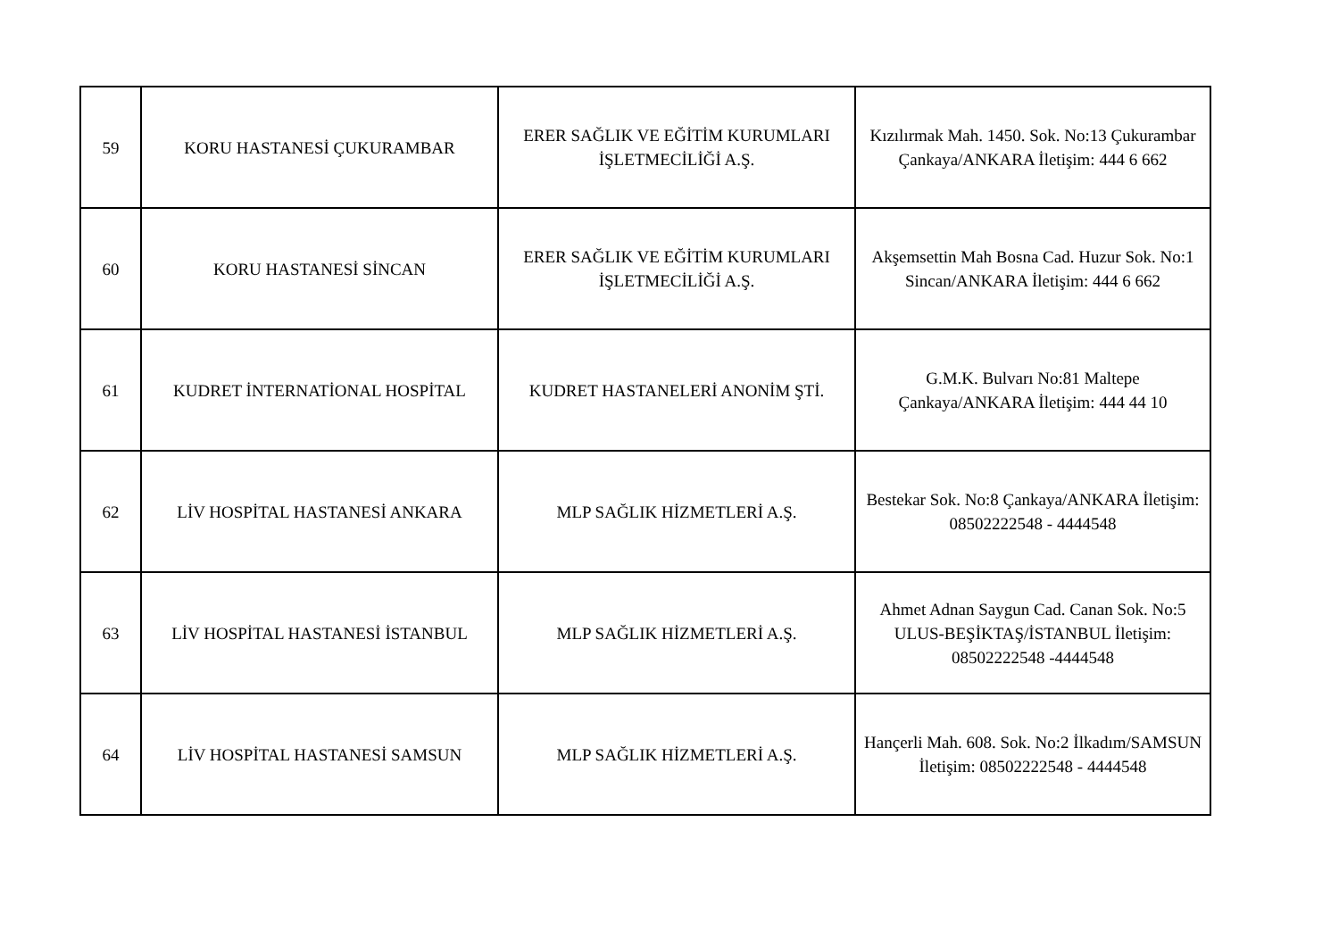| 59 | KORU HASTANESİ ÇUKURAMBAR | ERER SAĞLIK VE EĞİTİM KURUMLARI İŞLETMECİLİĞİ A.Ş. | Kızılırmak Mah. 1450. Sok. No:13 Çukurambar Çankaya/ANKARA İletişim: 444 6 662 |
| 60 | KORU HASTANESİ SİNCAN | ERER SAĞLIK VE EĞİTİM KURUMLARI İŞLETMECİLİĞİ A.Ş. | Akşemsettin Mah Bosna Cad. Huzur Sok. No:1 Sincan/ANKARA İletişim: 444 6 662 |
| 61 | KUDRET İNTERNATİONAL HOSPİTAL | KUDRET HASTANELERİ ANONİM ŞTİ. | G.M.K. Bulvarı No:81 Maltepe Çankaya/ANKARA İletişim: 444 44 10 |
| 62 | LİV HOSPİTAL HASTANESİ ANKARA | MLP SAĞLIK HİZMETLERİ A.Ş. | Bestekar Sok. No:8 Çankaya/ANKARA İletişim: 08502222548 - 4444548 |
| 63 | LİV HOSPİTAL HASTANESİ İSTANBUL | MLP SAĞLIK HİZMETLERİ A.Ş. | Ahmet Adnan Saygun Cad. Canan Sok. No:5 ULUS-BEŞİKTAŞ/İSTANBUL İletişim: 08502222548 -4444548 |
| 64 | LİV HOSPİTAL HASTANESİ SAMSUN | MLP SAĞLIK HİZMETLERİ A.Ş. | Hançerli Mah. 608. Sok. No:2 İlkadım/SAMSUN İletişim: 08502222548 - 4444548 |